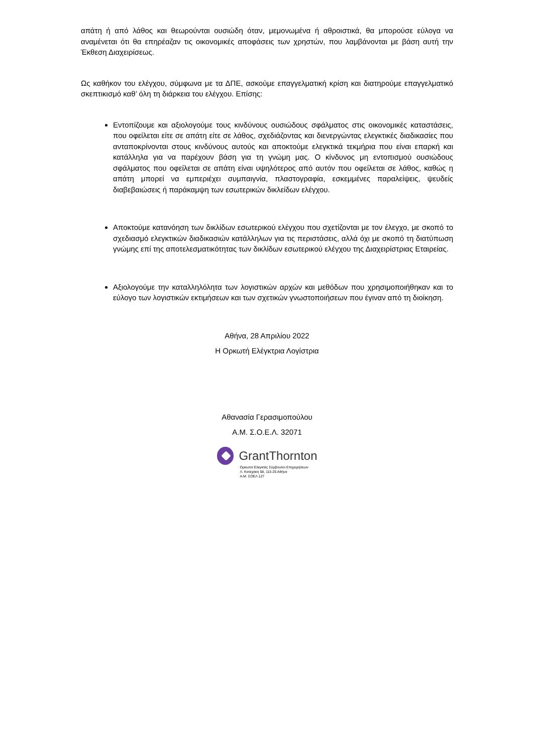απάτη ή από λάθος και θεωρούνται ουσιώδη όταν, μεμονωμένα ή αθροιστικά, θα μπορούσε εύλογα να αναμένεται ότι θα επηρέαζαν τις οικονομικές αποφάσεις των χρηστών, που λαμβάνονται με βάση αυτή την Έκθεση Διαχειρίσεως.
Ως καθήκον του ελέγχου, σύμφωνα με τα ΔΠΕ, ασκούμε επαγγελματική κρίση και διατηρούμε επαγγελματικό σκεπτικισμό καθ’ όλη τη διάρκεια του ελέγχου. Επίσης:
Εντοπίζουμε και αξιολογούμε τους κινδύνους ουσιώδους σφάλματος στις οικονομικές καταστάσεις, που οφείλεται είτε σε απάτη είτε σε λάθος, σχεδιάζοντας και διενεργώντας ελεγκτικές διαδικασίες που ανταποκρίνονται στους κινδύνους αυτούς και αποκτούμε ελεγκτικά τεκμήρια που είναι επαρκή και κατάλληλα για να παρέχουν βάση για τη γνώμη μας. Ο κίνδυνος μη εντοπισμού ουσιώδους σφάλματος που οφείλεται σε απάτη είναι υψηλότερος από αυτόν που οφείλεται σε λάθος, καθώς η απάτη μπορεί να εμπεριέχει συμπαιγνία, πλαστογραφία, εσκεμμένες παραλείψεις, ψευδείς διαβεβαιώσεις ή παράκαμψη των εσωτερικών δικλείδων ελέγχου.
Αποκτούμε κατανόηση των δικλίδων εσωτερικού ελέγχου που σχετίζονται με τον έλεγχο, με σκοπό το σχεδιασμό ελεγκτικών διαδικασιών κατάλληλων για τις περιστάσεις, αλλά όχι με σκοπό τη διατύπωση γνώμης επί της αποτελεσματικότητας των δικλίδων εσωτερικού ελέγχου της Διαχειρίστριας Εταιρείας.
Αξιολογούμε την καταλληλόλητα των λογιστικών αρχών και μεθόδων που χρησιμοποιήθηκαν και το εύλογο των λογιστικών εκτιμήσεων και των σχετικών γνωστοποιήσεων που έγιναν από τη διοίκηση.
Αθήνα, 28 Απριλίου 2022
Η Ορκωτή Ελέγκτρια Λογίστρια
Αθανασία Γερασιμοπούλου
Α.Μ. Σ.Ο.Ε.Λ. 32071
GrantThornton
Ορκωτοί Ελεγκτές Σύμβουλοι Επιχειρήσεων
Λ. Κατεχάκη 58, 115 25 Αθήνα
Α.Μ. ΣΟΕΛ 127